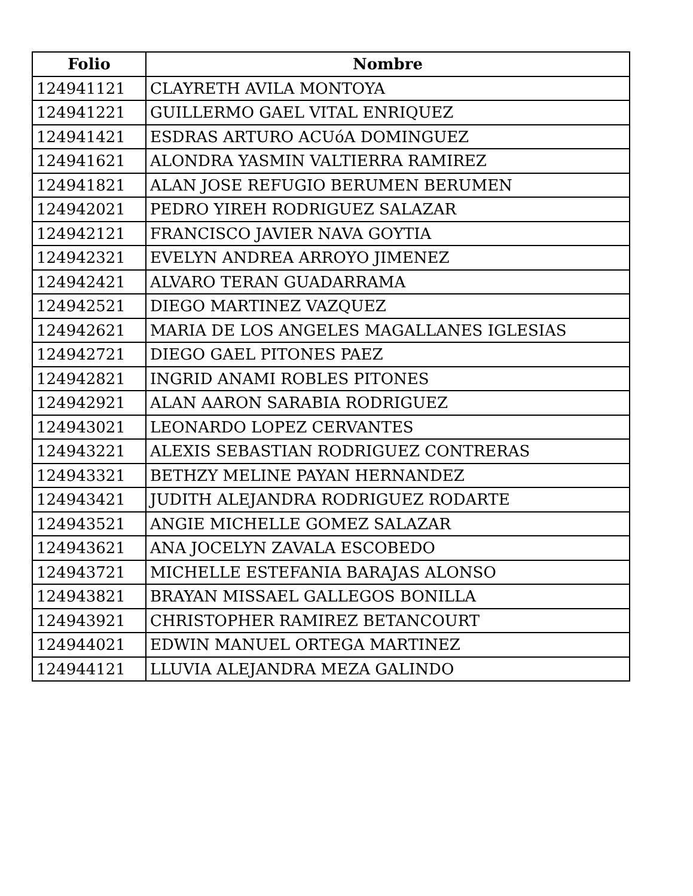| Folio | Nombre |
| --- | --- |
| 124941121 | CLAYRETH AVILA MONTOYA |
| 124941221 | GUILLERMO GAEL VITAL ENRIQUEZ |
| 124941421 | ESDRAS ARTURO ACUóA DOMINGUEZ |
| 124941621 | ALONDRA YASMIN VALTIERRA RAMIREZ |
| 124941821 | ALAN JOSE REFUGIO BERUMEN BERUMEN |
| 124942021 | PEDRO YIREH RODRIGUEZ SALAZAR |
| 124942121 | FRANCISCO JAVIER NAVA GOYTIA |
| 124942321 | EVELYN ANDREA ARROYO JIMENEZ |
| 124942421 | ALVARO TERAN GUADARRAMA |
| 124942521 | DIEGO MARTINEZ VAZQUEZ |
| 124942621 | MARIA DE LOS ANGELES MAGALLANES IGLESIAS |
| 124942721 | DIEGO GAEL PITONES PAEZ |
| 124942821 | INGRID ANAMI ROBLES PITONES |
| 124942921 | ALAN AARON SARABIA RODRIGUEZ |
| 124943021 | LEONARDO LOPEZ CERVANTES |
| 124943221 | ALEXIS SEBASTIAN RODRIGUEZ CONTRERAS |
| 124943321 | BETHZY MELINE PAYAN HERNANDEZ |
| 124943421 | JUDITH ALEJANDRA RODRIGUEZ RODARTE |
| 124943521 | ANGIE MICHELLE GOMEZ SALAZAR |
| 124943621 | ANA JOCELYN ZAVALA ESCOBEDO |
| 124943721 | MICHELLE ESTEFANIA BARAJAS ALONSO |
| 124943821 | BRAYAN MISSAEL GALLEGOS BONILLA |
| 124943921 | CHRISTOPHER RAMIREZ BETANCOURT |
| 124944021 | EDWIN MANUEL ORTEGA MARTINEZ |
| 124944121 | LLUVIA ALEJANDRA MEZA GALINDO |